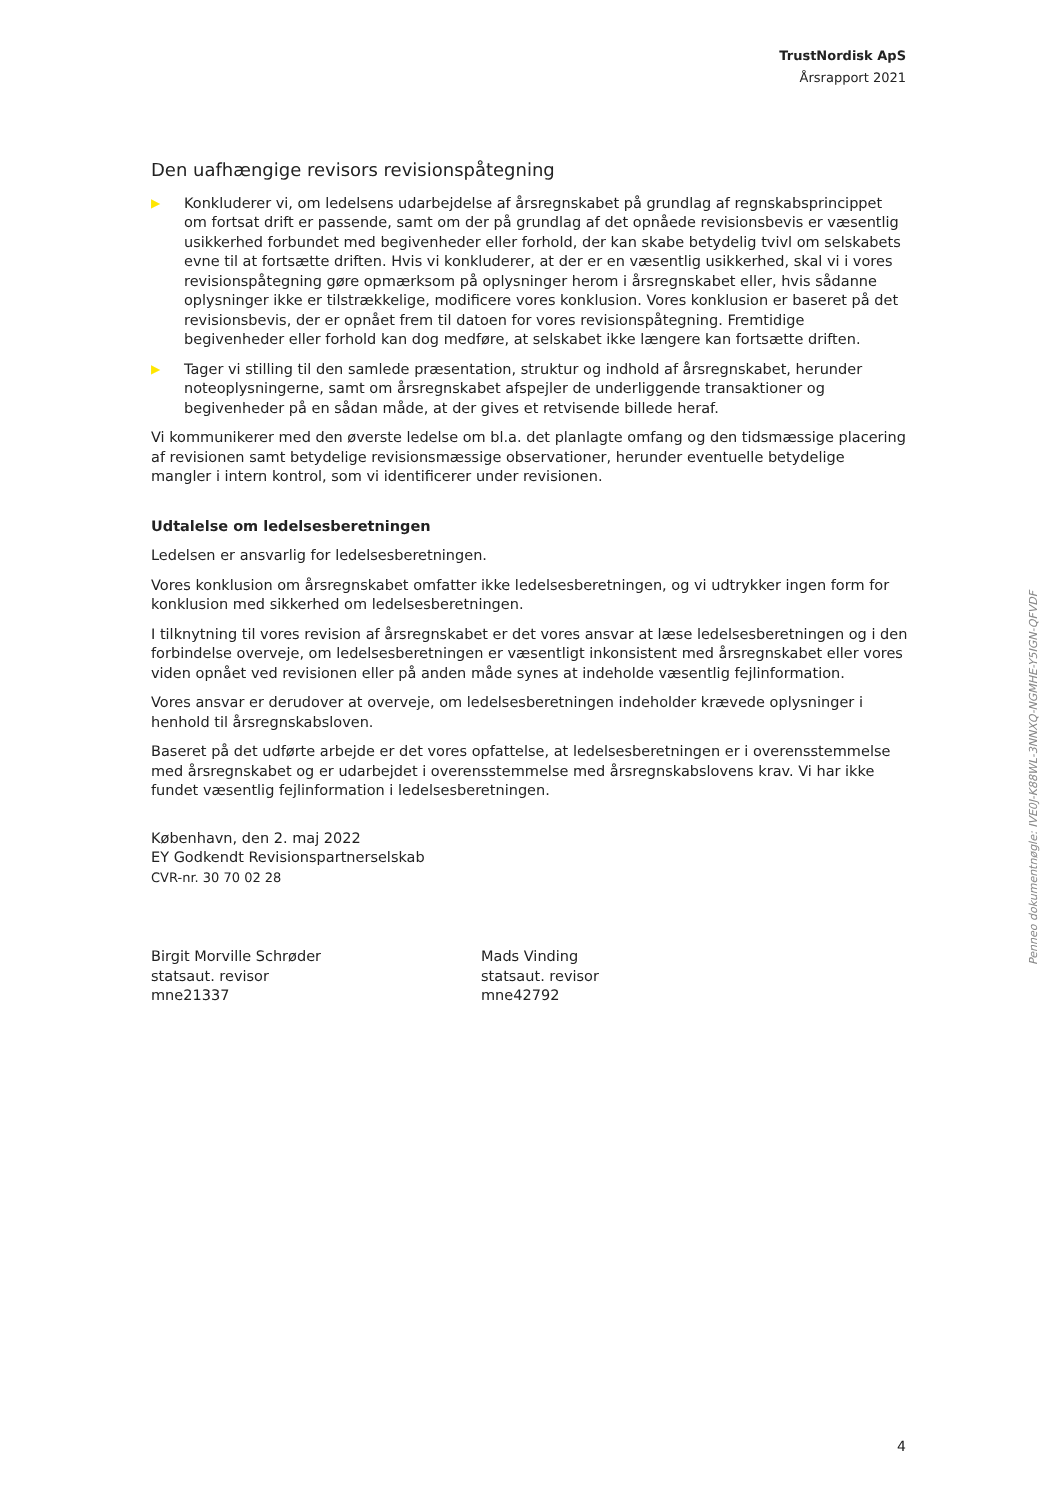TrustNordisk ApS
Årsrapport 2021
Den uafhængige revisors revisionspåtegning
▶ Konkluderer vi, om ledelsens udarbejdelse af årsregnskabet på grundlag af regnskabsprincippet om fortsat drift er passende, samt om der på grundlag af det opnåede revisionsbevis er væsentlig usikkerhed forbundet med begivenheder eller forhold, der kan skabe betydelig tvivl om selskabets evne til at fortsætte driften. Hvis vi konkluderer, at der er en væsentlig usikkerhed, skal vi i vores revisionspåtegning gøre opmærksom på oplysninger herom i årsregnskabet eller, hvis sådanne oplysninger ikke er tilstrækkelige, modificere vores konklusion. Vores konklusion er baseret på det revisionsbevis, der er opnået frem til datoen for vores revisionspåtegning. Fremtidige begivenheder eller forhold kan dog medføre, at selskabet ikke længere kan fortsætte driften.
▶ Tager vi stilling til den samlede præsentation, struktur og indhold af årsregnskabet, herunder noteoplysningerne, samt om årsregnskabet afspejler de underliggende transaktioner og begivenheder på en sådan måde, at der gives et retvisende billede heraf.
Vi kommunikerer med den øverste ledelse om bl.a. det planlagte omfang og den tidsmæssige placering af revisionen samt betydelige revisionsmæssige observationer, herunder eventuelle betydelige mangler i intern kontrol, som vi identificerer under revisionen.
Udtalelse om ledelsesberetningen
Ledelsen er ansvarlig for ledelsesberetningen.
Vores konklusion om årsregnskabet omfatter ikke ledelsesberetningen, og vi udtrykker ingen form for konklusion med sikkerhed om ledelsesberetningen.
I tilknytning til vores revision af årsregnskabet er det vores ansvar at læse ledelsesberetningen og i den forbindelse overveje, om ledelsesberetningen er væsentligt inkonsistent med årsregnskabet eller vores viden opnået ved revisionen eller på anden måde synes at indeholde væsentlig fejlinformation.
Vores ansvar er derudover at overveje, om ledelsesberetningen indeholder krævede oplysninger i henhold til årsregnskabsloven.
Baseret på det udførte arbejde er det vores opfattelse, at ledelsesberetningen er i overensstemmelse med årsregnskabet og er udarbejdet i overensstemmelse med årsregnskabslovens krav. Vi har ikke fundet væsentlig fejlinformation i ledelsesberetningen.
København, den 2. maj 2022
EY Godkendt Revisionspartnerselskab
CVR-nr. 30 70 02 28
Birgit Morville Schrøder
statsaut. revisor
mne21337
Mads Vinding
statsaut. revisor
mne42792
Penneo dokumentnøgle: IVE0J-K88WL-3NNXQ-NGMHE-Y5IGN-QFVDF
4